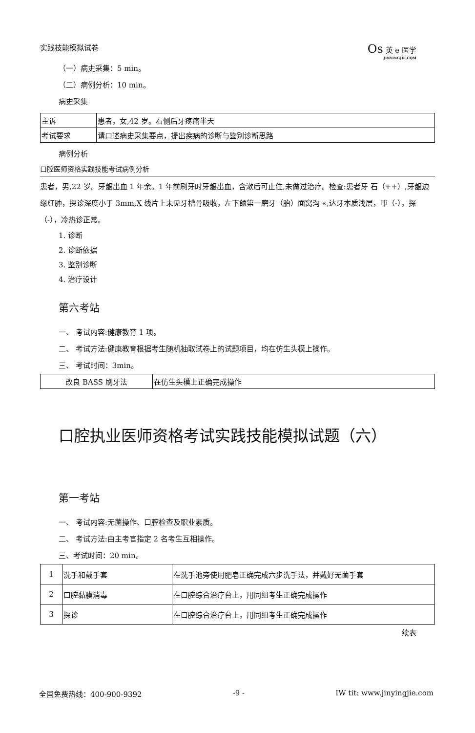实践技能模拟试卷
Os 英 e 医学
JINYINGJIE.CQM
（一）病史采集：5 min。
（二）病例分析：10 min。
病史采集
| 主诉 | 患者，女,42 岁。右侧后牙疼痛半天 |
| 考试要求 | 请口述病史采集要点，提出疾病的诊断与鉴别诊断思路 |
病例分析
口腔医师资格实践技能考试病例分析
患者，男,22 岁。牙龈出血 1 年余。1 年前刷牙时牙龈出血，含漱后可止住,未做过治疗。检查:患者牙 石（++）,牙龈边缘红肿，探诊深度小于 3mm,X 线片上未见牙槽骨吸收，左下颌第一磨牙（胎）面窝沟 «,达牙本质浅层，叩（-），探（-），冷热诊正常。
1. 诊断
2. 诊断依据
3. 鉴别诊断
4. 治疗设计
第六考站
一、 考试内容:健康教育 1 项。
二、 考试方法:健康教育根据考生随机抽取试卷上的试题项目，均在仿生头模上操作。
三、 考试时间：3min。
| 改良 BASS 刷牙法 | 在仿生头模上正确完成操作 |
口腔执业医师资格考试实践技能模拟试题（六）
第一考站
一、 考试内容:无菌操作、口腔检查及职业素质。
二、 考试方法:由主考官指定 2 名考生互相操作。
三、考试时间：20 min。
| 1 | 洗手和戴手套 | 在洗手池旁使用肥皂正确完成六步洗手法，并戴好无菌手套 |
| 2 | 口腔黏膜消毒 | 在口腔综合治疗台上，用同组考生正确完成操作 |
| 3 | 探诊 | 在口腔综合治疗台上，用同组考生正确完成操作 |
续表
全国免费热线：400-900-9392 -9 - IW tit: www.jinyingjie.com